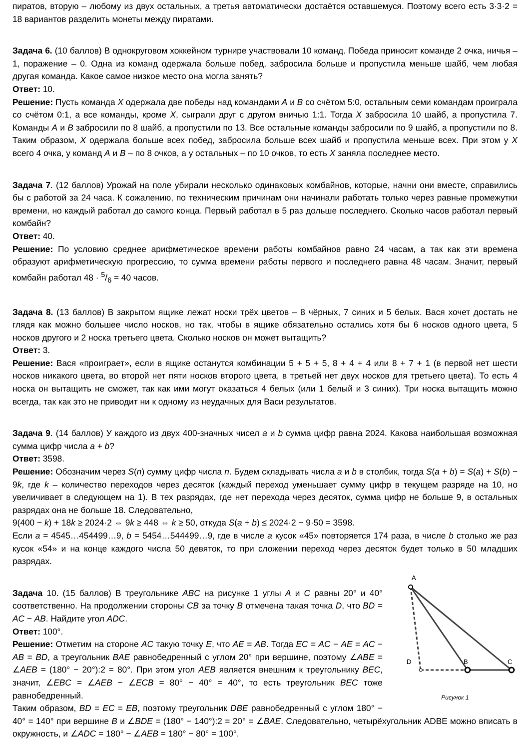пиратов, вторую – любому из двух остальных, а третья автоматически достаётся оставшемуся. Поэтому всего есть 3·3·2 = 18 вариантов разделить монеты между пиратами.
Задача 6. (10 баллов) В однокруговом хоккейном турнире участвовали 10 команд. Победа приносит команде 2 очка, ничья – 1, поражение – 0. Одна из команд одержала больше побед, забросила больше и пропустила меньше шайб, чем любая другая команда. Какое самое низкое место она могла занять?
Ответ: 10.
Решение: Пусть команда X одержала две победы над командами A и B со счётом 5:0, остальным семи командам проиграла со счётом 0:1, а все команды, кроме X, сыграли друг с другом вничью 1:1. Тогда X забросила 10 шайб, а пропустила 7. Команды A и B забросили по 8 шайб, а пропустили по 13. Все остальные команды забросили по 9 шайб, а пропустили по 8. Таким образом, X одержала больше всех побед, забросила больше всех шайб и пропустила меньше всех. При этом у X всего 4 очка, у команд A и B – по 8 очков, а у остальных – по 10 очков, то есть X заняла последнее место.
Задача 7. (12 баллов) Урожай на поле убирали несколько одинаковых комбайнов, которые, начни они вместе, справились бы с работой за 24 часа. К сожалению, по техническим причинам они начинали работать только через равные промежутки времени, но каждый работал до самого конца. Первый работал в 5 раз дольше последнего. Сколько часов работал первый комбайн?
Ответ: 40.
Решение: По условию среднее арифметическое времени работы комбайнов равно 24 часам, а так как эти времена образуют арифметическую прогрессию, то сумма времени работы первого и последнего равна 48 часам. Значит, первый комбайн работал 48 · 5/6 = 40 часов.
Задача 8. (13 баллов) В закрытом ящике лежат носки трёх цветов – 8 чёрных, 7 синих и 5 белых. Вася хочет достать не глядя как можно большее число носков, но так, чтобы в ящике обязательно остались хотя бы 6 носков одного цвета, 5 носков другого и 2 носка третьего цвета. Сколько носков он может вытащить?
Ответ: 3.
Решение: Вася «проиграет», если в ящике останутся комбинации 5 + 5 + 5, 8 + 4 + 4 или 8 + 7 + 1 (в первой нет шести носков никакого цвета, во второй нет пяти носков второго цвета, в третьей нет двух носков для третьего цвета). То есть 4 носка он вытащить не сможет, так как ими могут оказаться 4 белых (или 1 белый и 3 синих). Три носка вытащить можно всегда, так как это не приводит ни к одному из неудачных для Васи результатов.
Задача 9. (14 баллов) У каждого из двух 400-значных чисел a и b сумма цифр равна 2024. Какова наибольшая возможная сумма цифр числа a + b?
Ответ: 3598.
Решение: Обозначим через S(n) сумму цифр числа n. Будем складывать числа a и b в столбик, тогда S(a + b) = S(a) + S(b) − 9k, где k – количество переходов через десяток (каждый переход уменьшает сумму цифр в текущем разряде на 10, но увеличивает в следующем на 1). В тех разрядах, где нет перехода через десяток, сумма цифр не больше 9, в остальных разрядах она не больше 18. Следовательно,
9(400 − k) + 18k ≥ 2024·2 ⇔ 9k ≥ 448 ⇔ k ≥ 50, откуда S(a + b) ≤ 2024·2 − 9·50 = 3598.
Если a = 4545…454499…9, b = 5454…544499…9, где в числе a кусок «45» повторяется 174 раза, в числе b столько же раз кусок «54» и на конце каждого числа 50 девяток, то при сложении переход через десяток будет только в 50 младших разрядах.
A
D
B
C
Рисунок 1
Задача 10. (15 баллов) В треугольнике ABC на рисунке 1 углы A и C равны 20° и 40° соответственно. На продолжении стороны CB за точку B отмечена такая точка D, что BD = AC − AB. Найдите угол ADC.
Ответ: 100°.
Решение: Отметим на стороне AC такую точку E, что AE = AB. Тогда EC = AC − AE = AC − AB = BD, а треугольник BAE равнобедренный с углом 20° при вершине, поэтому ∠ABE = ∠AEB = (180° − 20°):2 = 80°. При этом угол AEB является внешним к треугольнику BEC, значит, ∠EBC = ∠AEB − ∠ECB = 80° − 40° = 40°, то есть треугольник BEC тоже равнобедренный.
Таким образом, BD = EC = EB, поэтому треугольник DBE равнобедренный с углом 180° − 40° = 140° при вершине B и ∠BDE = (180° − 140°):2 = 20° = ∠BAE. Следовательно, четырёхугольник ADBE можно вписать в окружность, и ∠ADC = 180° − ∠AEB = 180° − 80° = 100°.